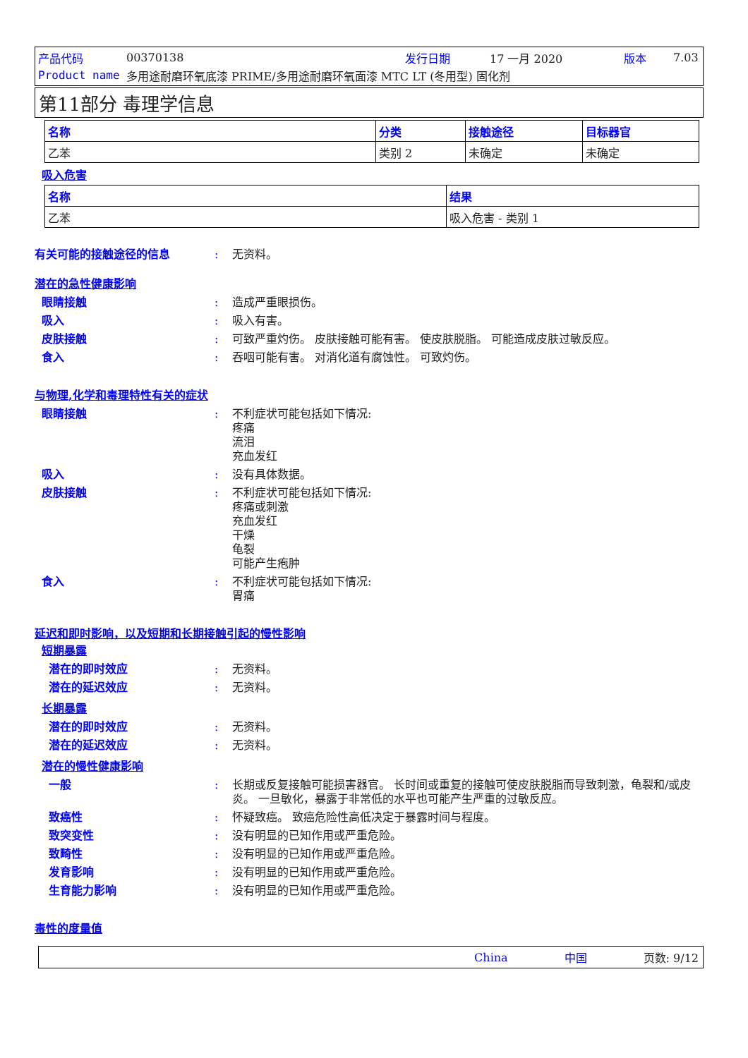产品代码 00370138 发行日期 17 一月 2020 版本 7.03
Product name 多用途耐磨环氧底漆 PRIME/多用途耐磨环氧面漆 MTC LT (冬用型) 固化剂
第11部分 毒理学信息
| 名称 | 分类 | 接触途径 | 目标器官 |
| --- | --- | --- | --- |
| 乙苯 | 类别 2 | 未确定 | 未确定 |
吸入危害
| 名称 | 结果 |
| --- | --- |
| 乙苯 | 吸入危害 - 类别 1 |
有关可能的接触途径的信息: 无资料。
潜在的急性健康影响
眼睛接触: 造成严重眼损伤。
吸入: 吸入有害。
皮肤接触: 可致严重灼伤。 皮肤接触可能有害。 使皮肤脱脂。 可能造成皮肤过敏反应。
食入: 吞咽可能有害。 对消化道有腐蚀性。 可致灼伤。
与物理,化学和毒理特性有关的症状
眼睛接触: 不利症状可能包括如下情况:
疼痛
流泪
充血发红
吸入: 没有具体数据。
皮肤接触: 不利症状可能包括如下情况:
疼痛或刺激
充血发红
干燥
龟裂
可能产生疱肿
食入: 不利症状可能包括如下情况:
胃痛
延迟和即时影响，以及短期和长期接触引起的慢性影响
短期暴露
潜在的即时效应: 无资料。
潜在的延迟效应: 无资料。
长期暴露
潜在的即时效应: 无资料。
潜在的延迟效应: 无资料。
潜在的慢性健康影响
一般: 长期或反复接触可能损害器官。 长时间或重复的接触可使皮肤脱脂而导致刺激，龟裂和/或皮炎。 一旦敏化，暴露于非常低的水平也可能产生严重的过敏反应。
致癌性: 怀疑致癌。 致癌危险性高低决定于暴露时间与程度。
致突变性: 没有明显的已知作用或严重危险。
致畸性: 没有明显的已知作用或严重危险。
发育影响: 没有明显的已知作用或严重危险。
生育能力影响: 没有明显的已知作用或严重危险。
毒性的度量值
China 中国 页数: 9/12